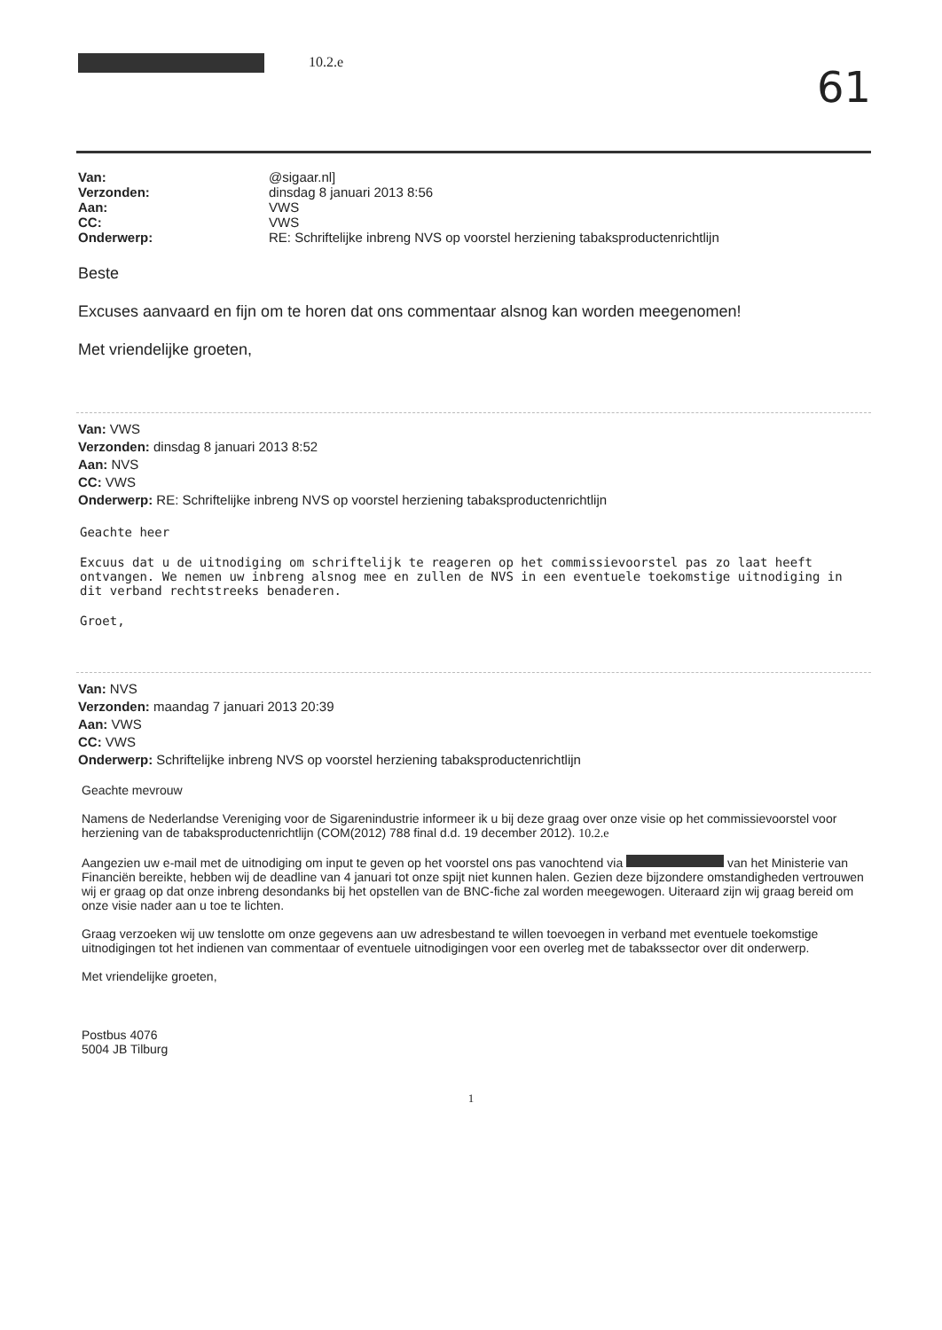10.2.e
61
Van: @sigaar.nl]
Verzonden: dinsdag 8 januari 2013 8:56
Aan: VWS
CC: VWS
Onderwerp: RE: Schriftelijke inbreng NVS op voorstel herziening tabaksproductenrichtlijn
Beste
Excuses aanvaard en fijn om te horen dat ons commentaar alsnog kan worden meegenomen!
Met vriendelijke groeten,
Van: VWS
Verzonden: dinsdag 8 januari 2013 8:52
Aan: NVS
CC: VWS
Onderwerp: RE: Schriftelijke inbreng NVS op voorstel herziening tabaksproductenrichtlijn
Geachte heer
Excuus dat u de uitnodiging om schriftelijk te reageren op het commissievoorstel pas zo laat heeft ontvangen. We nemen uw inbreng alsnog mee en zullen de NVS in een eventuele toekomstige uitnodiging in dit verband rechtstreeks benaderen.
Groet,
Van: NVS
Verzonden: maandag 7 januari 2013 20:39
Aan: VWS
CC: VWS
Onderwerp: Schriftelijke inbreng NVS op voorstel herziening tabaksproductenrichtlijn
Geachte mevrouw
Namens de Nederlandse Vereniging voor de Sigarenindustrie informeer ik u bij deze graag over onze visie op het commissievoorstel voor herziening van de tabaksproductenrichtlijn (COM(2012) 788 final d.d. 19 december 2012). 10.2.e
Aangezien uw e-mail met de uitnodiging om input te geven op het voorstel ons pas vanochtend via van het Ministerie van Financiën bereikte, hebben wij de deadline van 4 januari tot onze spijt niet kunnen halen. Gezien deze bijzondere omstandigheden vertrouwen wij er graag op dat onze inbreng desondanks bij het opstellen van de BNC-fiche zal worden meegewogen. Uiteraard zijn wij graag bereid om onze visie nader aan u toe te lichten.
Graag verzoeken wij uw tenslotte om onze gegevens aan uw adresbestand te willen toevoegen in verband met eventuele toekomstige uitnodigingen tot het indienen van commentaar of eventuele uitnodigingen voor een overleg met de tabakssector over dit onderwerp.
Met vriendelijke groeten,
Postbus 4076
5004 JB Tilburg
1